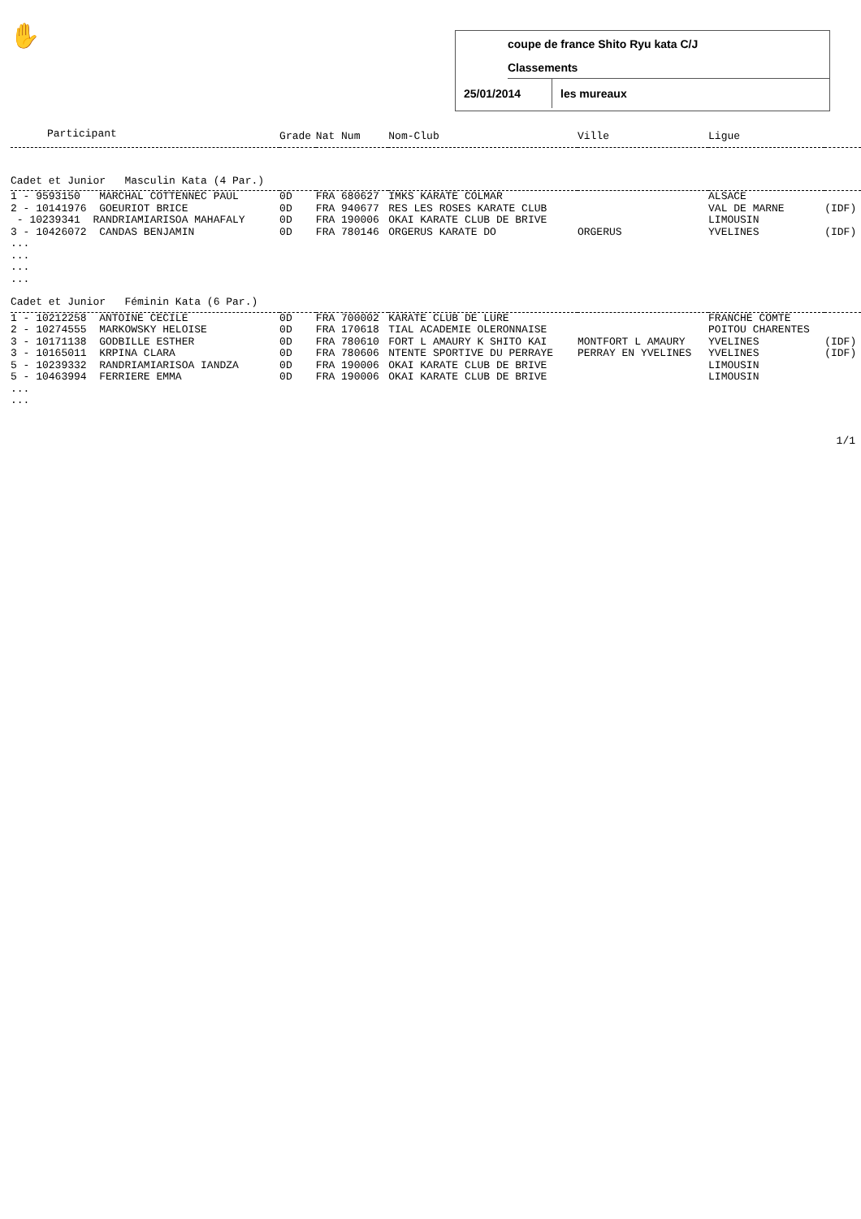✋
coupe de france Shito Ryu kata C/J
Classements
25/01/2014 les mureaux
| Participant | Grade | Nat Num | Nom-Club | Ville | Ligue | |
| --- | --- | --- | --- | --- | --- | --- |
| Cadet et Junior Masculin Kata (4 Par.) | | | | | | |
| 1 - 9593150 MARCHAL COTTENNEC PAUL | 0D | FRA 680627 | IMKS KARATE COLMAR | | ALSACE | |
| 2 - 10141976 GOEURIOT BRICE | 0D | FRA 940677 | RES LES ROSES KARATE CLUB | | VAL DE MARNE | (IDF) |
| - 10239341 RANDRIAMIARISOA MAHAFALY | 0D | FRA 190006 | OKAI KARATE CLUB DE BRIVE | | LIMOUSIN | |
| 3 - 10426072 CANDAS BENJAMIN | 0D | FRA 780146 | ORGERUS KARATE DO | ORGERUS | YVELINES | (IDF) |
| ... ... ... ... | | | | | | |
| Cadet et Junior Féminin Kata (6 Par.) | | | | | | |
| 1 - 10212258 ANTOINE CECILE | 0D | FRA 700002 | KARATE CLUB DE LURE | | FRANCHE COMTE | |
| 2 - 10274555 MARKOWSKY HELOISE | 0D | FRA 170618 | TIAL ACADEMIE OLERONNAISE | | POITOU CHARENTES | |
| 3 - 10171138 GODBILLE ESTHER | 0D | FRA 780610 | FORT L AMAURY K SHITO KAI | MONTFORT L AMAURY | YVELINES | (IDF) |
| 3 - 10165011 KRPINA CLARA | 0D | FRA 780606 | NTENTE SPORTIVE DU PERRAYE | PERRAY EN YVELINES | YVELINES | (IDF) |
| 5 - 10239332 RANDRIAMIARISOA IANDZA | 0D | FRA 190006 | OKAI KARATE CLUB DE BRIVE | | LIMOUSIN | |
| 5 - 10463994 FERRIERE EMMA | 0D | FRA 190006 | OKAI KARATE CLUB DE BRIVE | | LIMOUSIN | |
| ... ... | | | | | | |
1/1